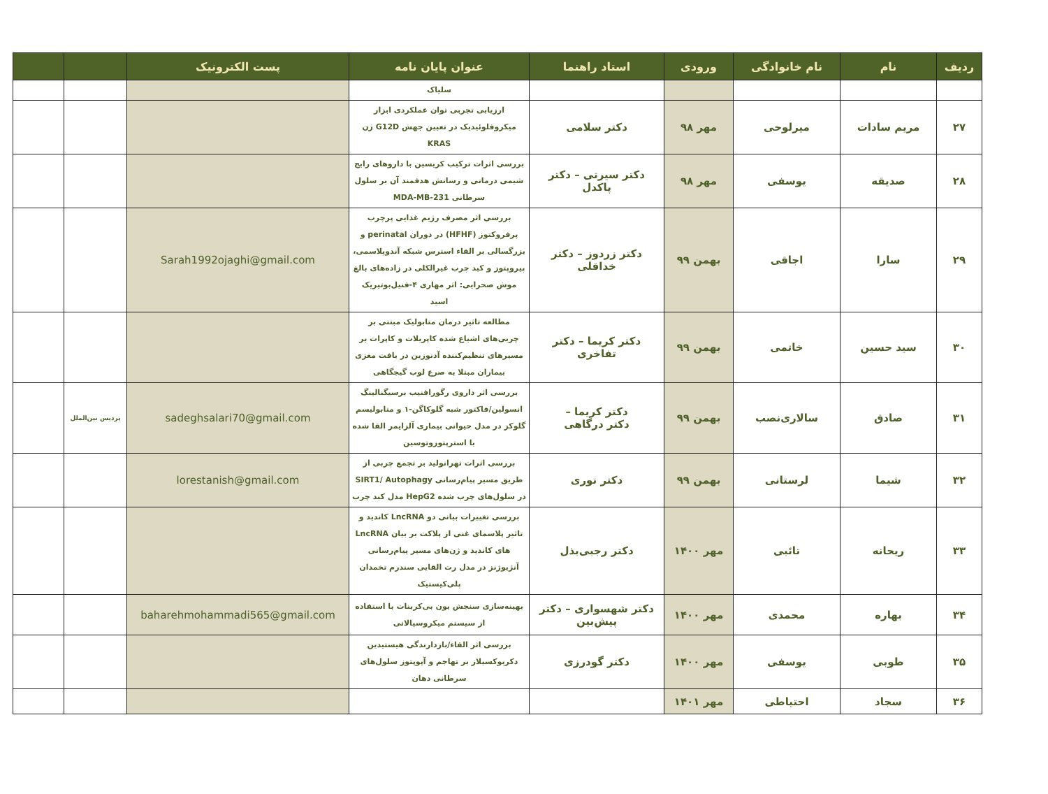| ردیف | نام | نام خانوادگی | ورودی | استاد راهنما | عنوان پایان نامه | پست الکترونیک | | |
| --- | --- | --- | --- | --- | --- | --- | --- | --- |
| | | | | | سلیاک | | | |
| ۲۷ | مریم سادات | میرلوحی | مهر ۹۸ | دکتر سلامی | ارزیابی تجربی توان عملکردی ابزار میکروفلوئیدیک در تعیین جهش G12D ژن KRAS | | | |
| ۲۸ | صدیقه | یوسفی | مهر ۹۸ | دکتر سیرتی – دکتر پاکدل | بررسی اثرات ترکیب کریسین با داروهای رایج شیمی درمانی و رسانش هدفمند آن بر سلول سرطانی MDA-MB-231 | | | |
| ۲۹ | سارا | اجاقی | بهمن ۹۹ | دکتر زردوز – دکتر خداقلی | بررسی اثر مصرف رژیم غذایی پرچرب پرفروکتوز (HFHF) در دوران perinatal و بزرگسالی بر القاء استرس شبکه آندوپلاسمی، پیروپتوز و کبد چرب غیرالکلی در زاده‌های بالغ موش صحرایی: اثر مهاری ۴-فنیل‌بوتیریک اسید | Sarah1992ojaghi@gmail.com | | |
| ۳۰ | سید حسین | خاتمی | بهمن ۹۹ | دکتر کریما – دکتر تفاخری | مطالعه تاثیر درمان متابولیک مبتنی بر چربی‌های اشباع شده کاپریلات و کاپرات بر مسیرهای تنظیم‌کننده آدنوزین در بافت مغزی بیماران مبتلا به صرع لوب گیجگاهی | | | |
| ۳۱ | صادق | سالاری‌نصب | بهمن ۹۹ | دکتر کریما – دکتر درگاهی | بررسی اثر داروی رگورافنیب برسیگنالینگ انسولین/فاکتور شبه گلوکاگن-۱ و متابولیسم گلوکز در مدل حیوانی بیماری آلزایمر القا شده با استرپتوزوتوسین | sadeghsalari70@gmail.com | پردیس بین‌الملل | |
| ۳۲ | شیما | لرستانی | بهمن ۹۹ | دکتر نوری | بررسی اثرات تهرانولید بر تجمع چربی از طریق مسیر پیام‌رسانی SIRT1/ Autophagy در سلول‌های چرب شده HepG2 مدل کبد چرب | lorestanish@gmail.com | | |
| ۳۳ | ریحانه | تائبی | مهر ۱۴۰۰ | دکتر رجبی‌بذل | بررسی تغییرات بیانی دو LncRNA کاندید و تاثیر پلاسمای غنی از پلاکت بر بیان LncRNA های کاندید و ژن‌های مسیر پیام‌رسانی آنژیوژنز در مدل رت القایی سندرم تخمدان پلی‌کیستیک | | | |
| ۳۴ | بهاره | محمدی | مهر ۱۴۰۰ | دکتر شهسواری – دکتر پیش‌بین | بهینه‌سازی سنجش یون بی‌کربنات با استفاده از سیستم میکروسیالاتی | baharehmohammadi565@gmail.com | | |
| ۳۵ | طوبی | یوسفی | مهر ۱۴۰۰ | دکتر گودرزی | بررسی اثر القاء/بازدارندگی هیستیدین دکربوکسیلاز بر تهاجم و آپوپتوز سلول‌های سرطانی دهان | | | |
| ۳۶ | سجاد | احتیاطی | مهر ۱۴۰۱ | | | | | |